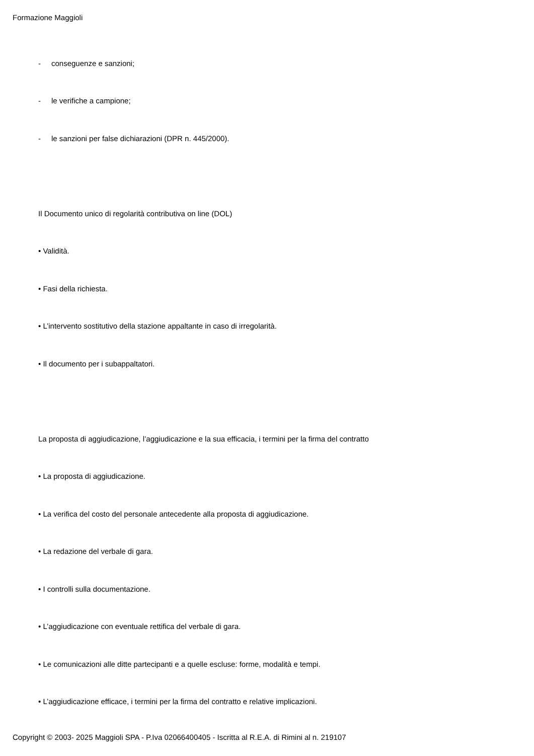Formazione Maggioli
- conseguenze e sanzioni;
- le verifiche a campione;
- le sanzioni per false dichiarazioni (DPR n. 445/2000).
Il Documento unico di regolarità contributiva on line (DOL)
• Validità.
• Fasi della richiesta.
• L’intervento sostitutivo della stazione appaltante in caso di irregolarità.
• Il documento per i subappaltatori.
La proposta di aggiudicazione, l’aggiudicazione e la sua efficacia, i termini per la firma del contratto
• La proposta di aggiudicazione.
• La verifica del costo del personale antecedente alla proposta di aggiudicazione.
• La redazione del verbale di gara.
• I controlli sulla documentazione.
• L’aggiudicazione con eventuale rettifica del verbale di gara.
• Le comunicazioni alle ditte partecipanti e a quelle escluse: forme, modalità e tempi.
• L’aggiudicazione efficace, i termini per la firma del contratto e relative implicazioni.
Copyright © 2003- 2025 Maggioli SPA - P.Iva 02066400405 - Iscritta al R.E.A. di Rimini al n. 219107